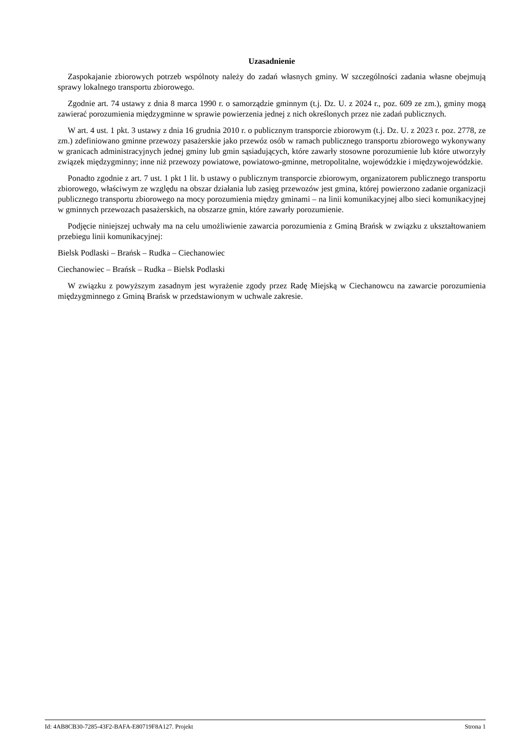Uzasadnienie
Zaspokajanie zbiorowych potrzeb wspólnoty należy do zadań własnych gminy. W szczególności zadania własne obejmują sprawy lokalnego transportu zbiorowego.
Zgodnie art. 74 ustawy z dnia 8 marca 1990 r. o samorządzie gminnym (t.j. Dz. U. z 2024 r., poz. 609 ze zm.), gminy mogą zawierać porozumienia międzygminne w sprawie powierzenia jednej z nich określonych przez nie zadań publicznych.
W art. 4 ust. 1 pkt. 3 ustawy z dnia 16 grudnia 2010 r. o publicznym transporcie zbiorowym (t.j. Dz. U. z 2023 r. poz. 2778, ze zm.) zdefiniowano gminne przewozy pasażerskie jako przewóz osób w ramach publicznego transportu zbiorowego wykonywany w granicach administracyjnych jednej gminy lub gmin sąsiadujących, które zawarły stosowne porozumienie lub które utworzyły związek międzygminny; inne niż przewozy powiatowe, powiatowo-gminne, metropolitalne, wojewódzkie i międzywojewódzkie.
Ponadto zgodnie z art. 7 ust. 1 pkt 1 lit. b ustawy o publicznym transporcie zbiorowym, organizatorem publicznego transportu zbiorowego, właściwym ze względu na obszar działania lub zasięg przewozów jest gmina, której powierzono zadanie organizacji publicznego transportu zbiorowego na mocy porozumienia między gminami – na linii komunikacyjnej albo sieci komunikacyjnej w gminnych przewozach pasażerskich, na obszarze gmin, które zawarły porozumienie.
Podjęcie niniejszej uchwały ma na celu umożliwienie zawarcia porozumienia z Gminą Brańsk w związku z ukształtowaniem przebiegu linii komunikacyjnej:
Bielsk Podlaski – Brańsk – Rudka – Ciechanowiec
Ciechanowiec – Brańsk – Rudka – Bielsk Podlaski
W związku z powyższym zasadnym jest wyrażenie zgody przez Radę Miejską w Ciechanowcu na zawarcie porozumienia międzygminnego z Gminą Brańsk w przedstawionym w uchwale zakresie.
Id: 4AB8CB30-7285-43F2-BAFA-E80719F8A127. Projekt Strona 1